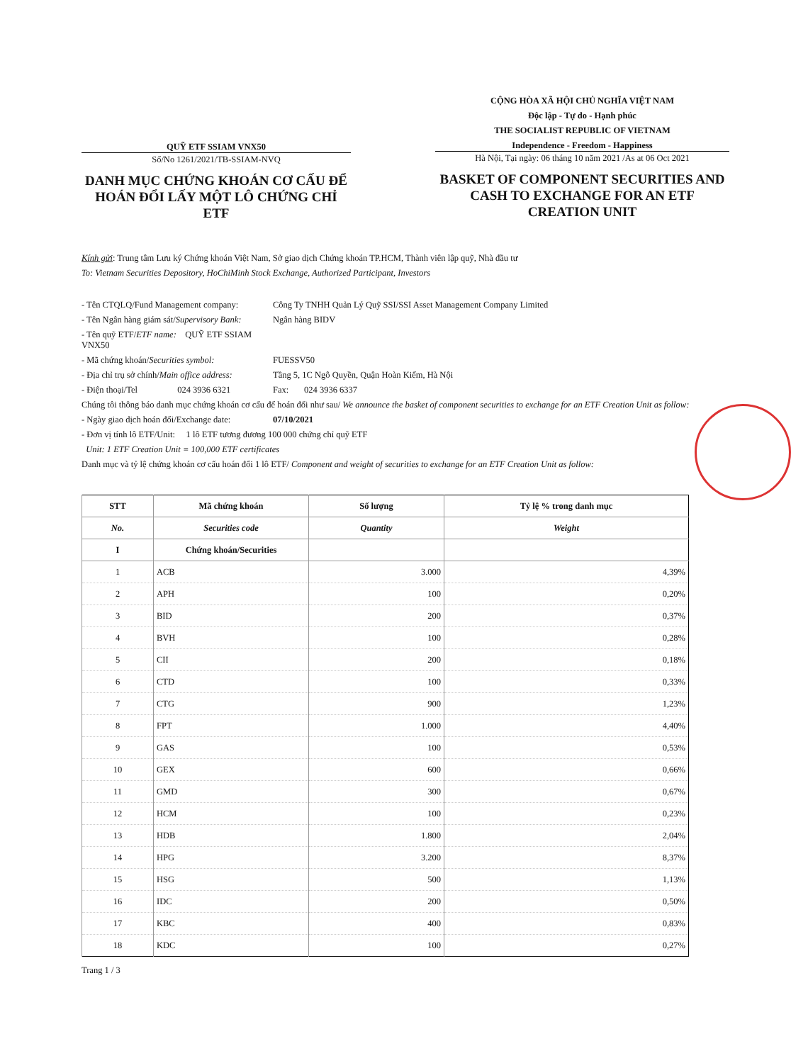QUỸ ETF SSIAM VNX50
Số/No 1261/2021/TB-SSIAM-NVQ
DANH MỤC CHỨNG KHOÁN CƠ CẤU ĐỂ HOÁN ĐỔI LẤY MỘT LÔ CHỨNG CHỈ ETF
CỘNG HÒA XÃ HỘI CHỦ NGHĨA VIỆT NAM
Độc lập - Tự do - Hạnh phúc
THE SOCIALIST REPUBLIC OF VIETNAM
Independence - Freedom - Happiness
Hà Nội, Tại ngày: 06 tháng 10 năm 2021 /As at 06 Oct 2021
BASKET OF COMPONENT SECURITIES AND CASH TO EXCHANGE FOR AN ETF CREATION UNIT
Kính gửi: Trung tâm Lưu ký Chứng khoán Việt Nam, Sở giao dịch Chứng khoán TP.HCM, Thành viên lập quỹ, Nhà đầu tư
To: Vietnam Securities Depository, HoChiMinh Stock Exchange, Authorized Participant, Investors
- Tên CTQLQ/Fund Management company: Công Ty TNHH Quản Lý Quỹ SSI/SSI Asset Management Company Limited
- Tên Ngân hàng giám sát/Supervisory Bank: Ngân hàng BIDV
- Tên quỹ ETF/ETF name: QUỸ ETF SSIAM VNX50
- Mã chứng khoán/Securities symbol: FUESSV50
- Địa chỉ trụ sở chính/Main office address: Tầng 5, 1C Ngô Quyền, Quận Hoàn Kiếm, Hà Nội
- Điện thoại/Tel 024 3936 6321 Fax: 024 3936 6337
Chúng tôi thông báo danh mục chứng khoán cơ cấu để hoán đổi như sau/ We announce the basket of component securities to exchange for an ETF Creation Unit as follow:
- Ngày giao dịch hoán đổi/Exchange date: 07/10/2021
- Đơn vị tính lô ETF/Unit: 1 lô ETF tương đương 100 000 chứng chỉ quỹ ETF
Unit: 1 ETF Creation Unit = 100,000 ETF certificates
Danh mục và tỷ lệ chứng khoán cơ cấu hoán đổi 1 lô ETF/ Component and weight of securities to exchange for an ETF Creation Unit as follow:
| STT | Mã chứng khoán | Số lượng | Tỷ lệ % trong danh mục |
| --- | --- | --- | --- |
| No. | Securities code | Quantity | Weight |
| I | Chứng khoán/Securities | | |
| 1 | ACB | 3.000 | 4,39% |
| 2 | APH | 100 | 0,20% |
| 3 | BID | 200 | 0,37% |
| 4 | BVH | 100 | 0,28% |
| 5 | CII | 200 | 0,18% |
| 6 | CTD | 100 | 0,33% |
| 7 | CTG | 900 | 1,23% |
| 8 | FPT | 1.000 | 4,40% |
| 9 | GAS | 100 | 0,53% |
| 10 | GEX | 600 | 0,66% |
| 11 | GMD | 300 | 0,67% |
| 12 | HCM | 100 | 0,23% |
| 13 | HDB | 1.800 | 2,04% |
| 14 | HPG | 3.200 | 8,37% |
| 15 | HSG | 500 | 1,13% |
| 16 | IDC | 200 | 0,50% |
| 17 | KBC | 400 | 0,83% |
| 18 | KDC | 100 | 0,27% |
Trang 1 / 3